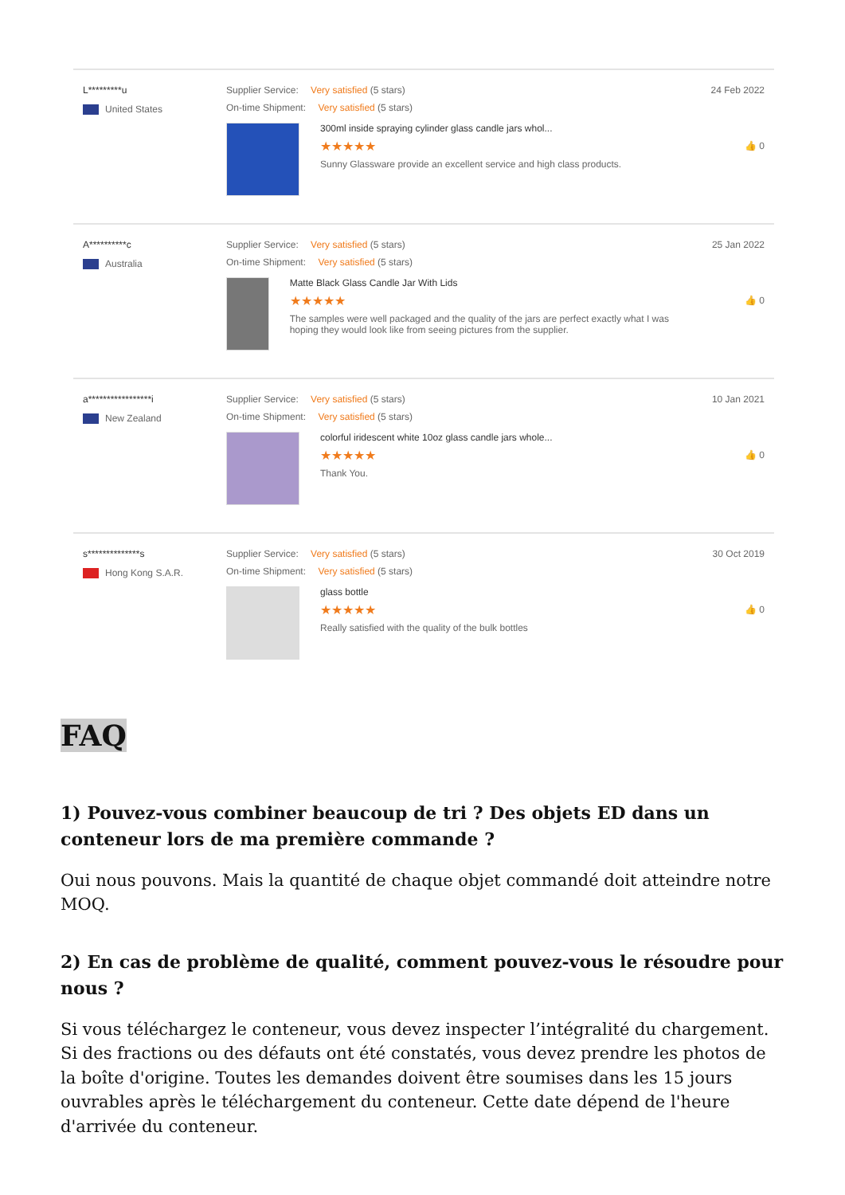L*********u
United States
Supplier Service: Very satisfied (5 stars)
On-time Shipment: Very satisfied (5 stars)
300ml inside spraying cylinder glass candle jars whol...
★★★★★
Sunny Glassware provide an excellent service and high class products.
24 Feb 2022
👍 0
A**********c
Australia
Supplier Service: Very satisfied (5 stars)
On-time Shipment: Very satisfied (5 stars)
Matte Black Glass Candle Jar With Lids
★★★★★
The samples were well packaged and the quality of the jars are perfect exactly what I was hoping they would look like from seeing pictures from the supplier.
25 Jan 2022
👍 0
a*****************i
New Zealand
Supplier Service: Very satisfied (5 stars)
On-time Shipment: Very satisfied (5 stars)
colorful iridescent white 10oz glass candle jars whole...
★★★★★
Thank You.
10 Jan 2021
👍 0
s**************s
Hong Kong S.A.R.
Supplier Service: Very satisfied (5 stars)
On-time Shipment: Very satisfied (5 stars)
glass bottle
★★★★★
Really satisfied with the quality of the bulk bottles
30 Oct 2019
👍 0
FAQ
1) Pouvez-vous combiner beaucoup de tri ? Des objets ED dans un conteneur lors de ma première commande ?
Oui nous pouvons. Mais la quantité de chaque objet commandé doit atteindre notre MOQ.
2) En cas de problème de qualité, comment pouvez-vous le résoudre pour nous ?
Si vous téléchargez le conteneur, vous devez inspecter l’intégralité du chargement. Si des fractions ou des défauts ont été constatés, vous devez prendre les photos de la boîte d'origine. Toutes les demandes doivent être soumises dans les 15 jours ouvrables après le téléchargement du conteneur. Cette date dépend de l'heure d'arrivée du conteneur.